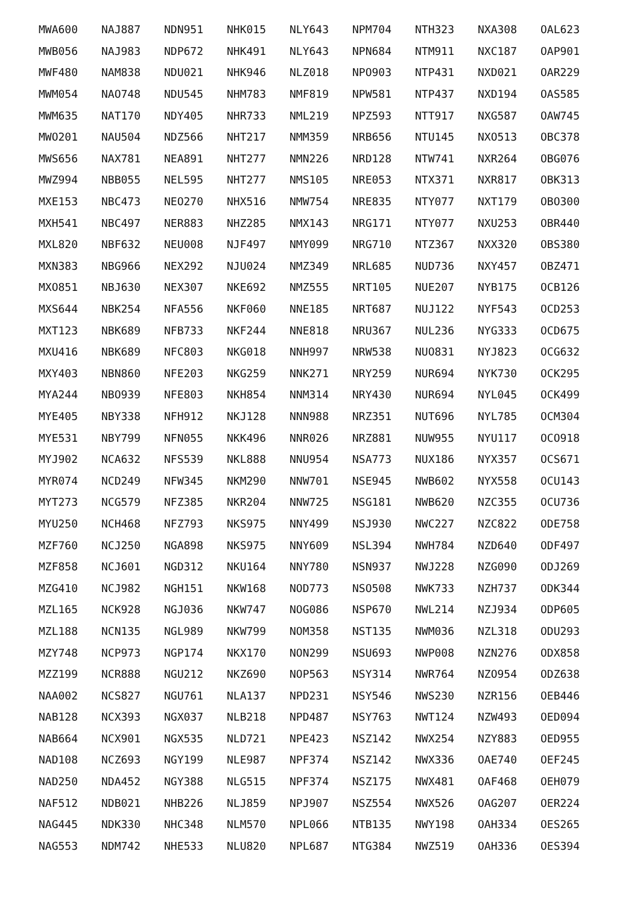| MWA600 | NAJ887 | NDN951 | NHK015 | NLY643 | NPM704 | NTH323 | NXA308 | OAL623 |
| MWB056 | NAJ983 | NDP672 | NHK491 | NLY643 | NPN684 | NTM911 | NXC187 | OAP901 |
| MWF480 | NAM838 | NDU021 | NHK946 | NLZ018 | NPO903 | NTP431 | NXD021 | OAR229 |
| MWM054 | NAO748 | NDU545 | NHM783 | NMF819 | NPW581 | NTP437 | NXD194 | OAS585 |
| MWM635 | NAT170 | NDY405 | NHR733 | NML219 | NPZ593 | NTT917 | NXG587 | OAW745 |
| MWO201 | NAU504 | NDZ566 | NHT217 | NMM359 | NRB656 | NTU145 | NXO513 | OBC378 |
| MWS656 | NAX781 | NEA891 | NHT277 | NMN226 | NRD128 | NTW741 | NXR264 | OBG076 |
| MWZ994 | NBB055 | NEL595 | NHT277 | NMS105 | NRE053 | NTX371 | NXR817 | OBK313 |
| MXE153 | NBC473 | NEO270 | NHX516 | NMW754 | NRE835 | NTY077 | NXT179 | OBO300 |
| MXH541 | NBC497 | NER883 | NHZ285 | NMX143 | NRG171 | NTY077 | NXU253 | OBR440 |
| MXL820 | NBF632 | NEU008 | NJF497 | NMY099 | NRG710 | NTZ367 | NXX320 | OBS380 |
| MXN383 | NBG966 | NEX292 | NJU024 | NMZ349 | NRL685 | NUD736 | NXY457 | OBZ471 |
| MXO851 | NBJ630 | NEX307 | NKE692 | NMZ555 | NRT105 | NUE207 | NYB175 | OCB126 |
| MXS644 | NBK254 | NFA556 | NKF060 | NNE185 | NRT687 | NUJ122 | NYF543 | OCD253 |
| MXT123 | NBK689 | NFB733 | NKF244 | NNE818 | NRU367 | NUL236 | NYG333 | OCD675 |
| MXU416 | NBK689 | NFC803 | NKG018 | NNH997 | NRW538 | NUO831 | NYJ823 | OCG632 |
| MXY403 | NBN860 | NFE203 | NKG259 | NNK271 | NRY259 | NUR694 | NYK730 | OCK295 |
| MYA244 | NBO939 | NFE803 | NKH854 | NNM314 | NRY430 | NUR694 | NYL045 | OCK499 |
| MYE405 | NBY338 | NFH912 | NKJ128 | NNN988 | NRZ351 | NUT696 | NYL785 | OCM304 |
| MYE531 | NBY799 | NFN055 | NKK496 | NNR026 | NRZ881 | NUW955 | NYU117 | OCO918 |
| MYJ902 | NCA632 | NFS539 | NKL888 | NNU954 | NSA773 | NUX186 | NYX357 | OCS671 |
| MYR074 | NCD249 | NFW345 | NKM290 | NNW701 | NSE945 | NWB602 | NYX558 | OCU143 |
| MYT273 | NCG579 | NFZ385 | NKR204 | NNW725 | NSG181 | NWB620 | NZC355 | OCU736 |
| MYU250 | NCH468 | NFZ793 | NKS975 | NNY499 | NSJ930 | NWC227 | NZC822 | ODE758 |
| MZF760 | NCJ250 | NGA898 | NKS975 | NNY609 | NSL394 | NWH784 | NZD640 | ODF497 |
| MZF858 | NCJ601 | NGD312 | NKU164 | NNY780 | NSN937 | NWJ228 | NZG090 | ODJ269 |
| MZG410 | NCJ982 | NGH151 | NKW168 | NOD773 | NSO508 | NWK733 | NZH737 | ODK344 |
| MZL165 | NCK928 | NGJ036 | NKW747 | NOG086 | NSP670 | NWL214 | NZJ934 | ODP605 |
| MZL188 | NCN135 | NGL989 | NKW799 | NOM358 | NST135 | NWM036 | NZL318 | ODU293 |
| MZY748 | NCP973 | NGP174 | NKX170 | NON299 | NSU693 | NWP008 | NZN276 | ODX858 |
| MZZ199 | NCR888 | NGU212 | NKZ690 | NOP563 | NSY314 | NWR764 | NZO954 | ODZ638 |
| NAA002 | NCS827 | NGU761 | NLA137 | NPD231 | NSY546 | NWS230 | NZR156 | OEB446 |
| NAB128 | NCX393 | NGX037 | NLB218 | NPD487 | NSY763 | NWT124 | NZW493 | OED094 |
| NAB664 | NCX901 | NGX535 | NLD721 | NPE423 | NSZ142 | NWX254 | NZY883 | OED955 |
| NAD108 | NCZ693 | NGY199 | NLE987 | NPF374 | NSZ142 | NWX336 | OAE740 | OEF245 |
| NAD250 | NDA452 | NGY388 | NLG515 | NPF374 | NSZ175 | NWX481 | OAF468 | OEH079 |
| NAF512 | NDB021 | NHB226 | NLJ859 | NPJ907 | NSZ554 | NWX526 | OAG207 | OER224 |
| NAG445 | NDK330 | NHC348 | NLM570 | NPL066 | NTB135 | NWY198 | OAH334 | OES265 |
| NAG553 | NDM742 | NHE533 | NLU820 | NPL687 | NTG384 | NWZ519 | OAH336 | OES394 |